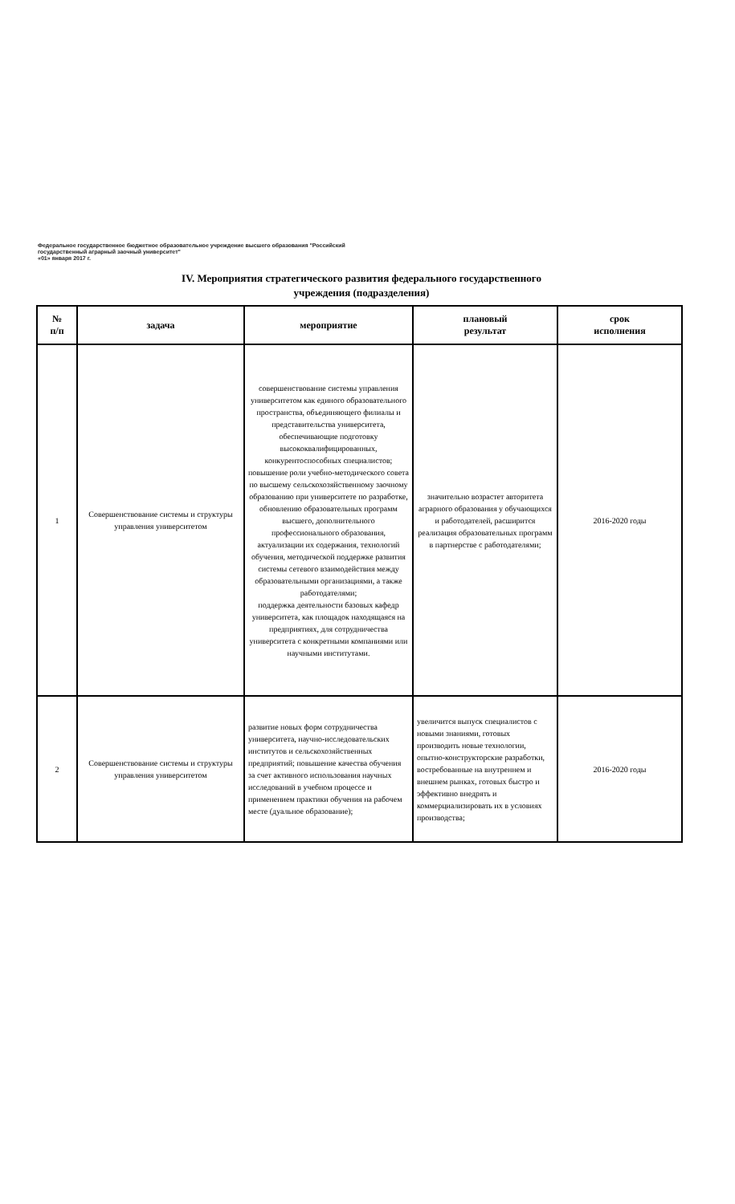Федеральное государственное бюджетное образовательное учреждение высшего образования "Российский
государственный аграрный заочный университет"
«01» января 2017 г.
IV. Мероприятия стратегического развития федерального государственного
учреждения (подразделения)
| № п/п | задача | мероприятие | плановый результат | срок исполнения |
| --- | --- | --- | --- | --- |
| 1 | Совершенствование системы и структуры управления университетом | совершенствование системы управления университетом как единого образовательного пространства, объединяющего филиалы и представительства университета, обеспечивающие подготовку высококвалифицированных, конкурентоспособных специалистов; повышение роли учебно-методического совета по высшему сельскохозяйственному заочному образованию при университете по разработке, обновлению образовательных программ высшего, дополнительного профессионального образования, актуализации их содержания, технологий обучения, методической поддержке развития системы сетевого взаимодействия между образовательными организациями, а также работодателями; поддержка деятельности базовых кафедр университета, как площадок находящаяся на предприятиях, для сотрудничества университета с конкретными компаниями или научными институтами. | значительно возрастет авторитета аграрного образования у обучающихся и работодателей, расширится реализация образовательных программ в партнерстве с работодателями; | 2016-2020 годы |
| 2 | Совершенствование системы и структуры управления университетом | развитие новых форм сотрудничества университета, научно-исследовательских институтов и сельскохозяйственных предприятий; повышение качества обучения за счет активного использования научных исследований в учебном процессе и применением практики обучения на рабочем месте (дуальное образование); | увеличится выпуск специалистов с новыми знаниями, готовых производить новые технологии, опытно-конструкторские разработки, востребованные на внутреннем и внешнем рынках, готовых быстро и эффективно внедрять и коммерциализировать их в условиях производства; | 2016-2020 годы |